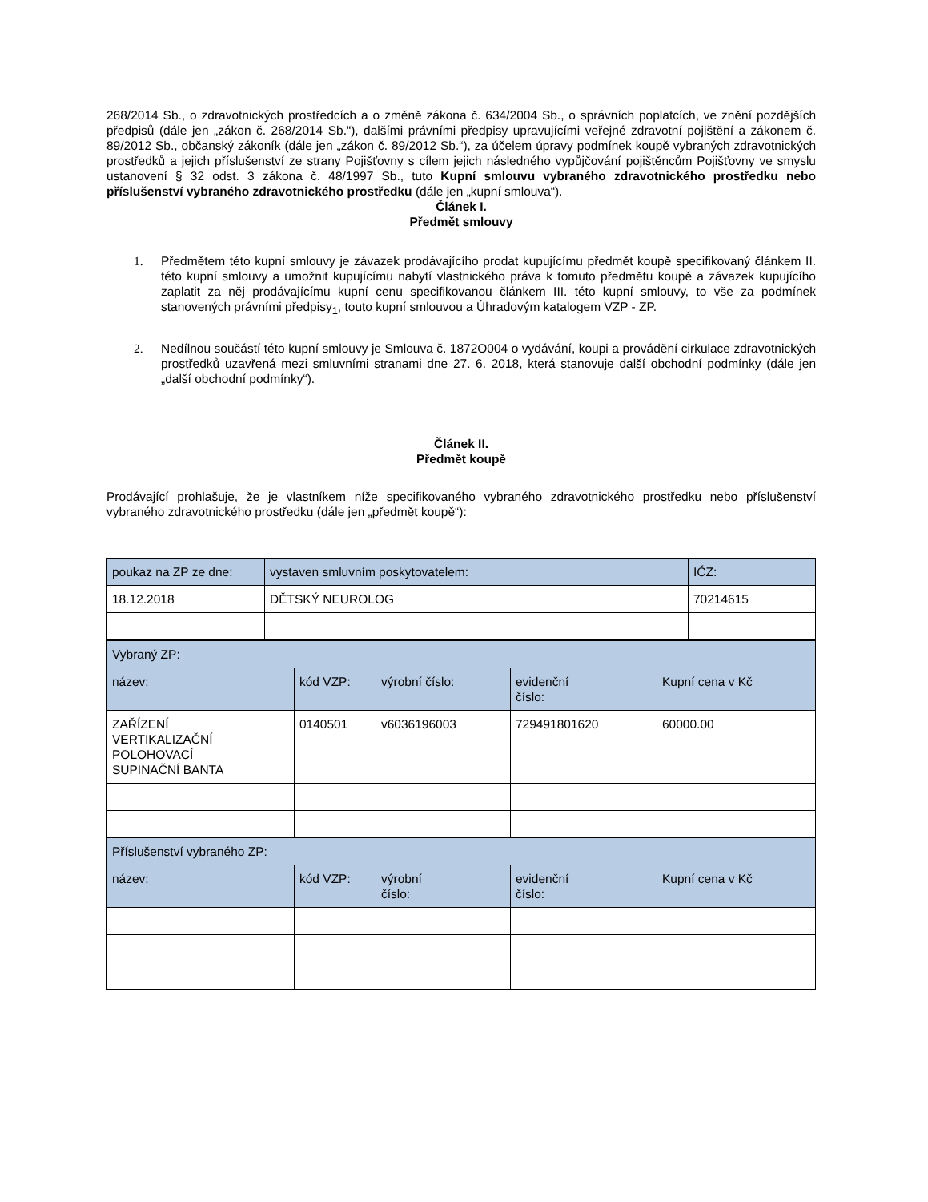268/2014 Sb., o zdravotnických prostředcích a o změně zákona č. 634/2004 Sb., o správních poplatcích, ve znění pozdějších předpisů (dále jen „zákon č. 268/2014 Sb.“), dalšími právními předpisy upravujícími veřejné zdravotní pojištění a zákonem č. 89/2012 Sb., občanský zákoník (dále jen „zákon č. 89/2012 Sb.“), za účelem úpravy podmínek koupě vybraných zdravotnických prostředků a jejich příslušenství ze strany Pojišťovny s cílem jejich následného vypůjčování pojištěncům Pojišťovny ve smyslu ustanovení § 32 odst. 3 zákona č. 48/1997 Sb., tuto Kupní smlouvu vybraného zdravotnického prostředku nebo příslušenství vybraného zdravotnického prostředku (dále jen „kupní smlouva“).
Článek I.
Předmět smlouvy
1. Předmětem této kupní smlouvy je závazek prodávajícího prodat kupujícímu předmět koupě specifikovaný článkem II. této kupní smlouvy a umožnit kupujícímu nabytí vlastnického práva k tomuto předmětu koupě a závazek kupujícího zaplatit za něj prodávajícímu kupní cenu specifikovanou článkem III. této kupní smlouvy, to vše za podmínek stanovených právními předpisy<sub>1</sub>, touto kupní smlouvou a Úhradovým katalogem VZP - ZP.
2. Nedílnou součástí této kupní smlouvy je Smlouva č. 1872O004 o vydávání, koupi a provádění cirkulace zdravotnických prostředků uzavřená mezi smluvními stranami dne 27. 6. 2018, která stanovuje další obchodní podmínky (dále jen „další obchodní podmínky“).
Článek II.
Předmět koupě
Prodávající prohlašuje, že je vlastníkem níže specifikovaného vybraného zdravotnického prostředku nebo příslušenství vybraného zdravotnického prostředku (dále jen „předmět koupě“):
| poukaz na ZP ze dne: | vystaven smluvním poskytovatelem: | IĆZ: |
| 18.12.2018 | DĚTSKÝ NEUROLOG | 70214615 |
| Vybraný ZP: | | | | |
| název: | kód VZP: | výrobní číslo: | evidenční číslo: | Kupní cena v Kč |
| ZAŘÍZENÍ VERTIKALIZAČNÍ POLOHOVACÍ SUPINAČNÍ BANTA | 0140501 | v6036196003 | 729491801620 | 60000.00 |
| Příslušenství vybraného ZP: | | | | |
| název: | kód VZP: | výrobní číslo: | evidenční číslo: | Kupní cena v Kč |